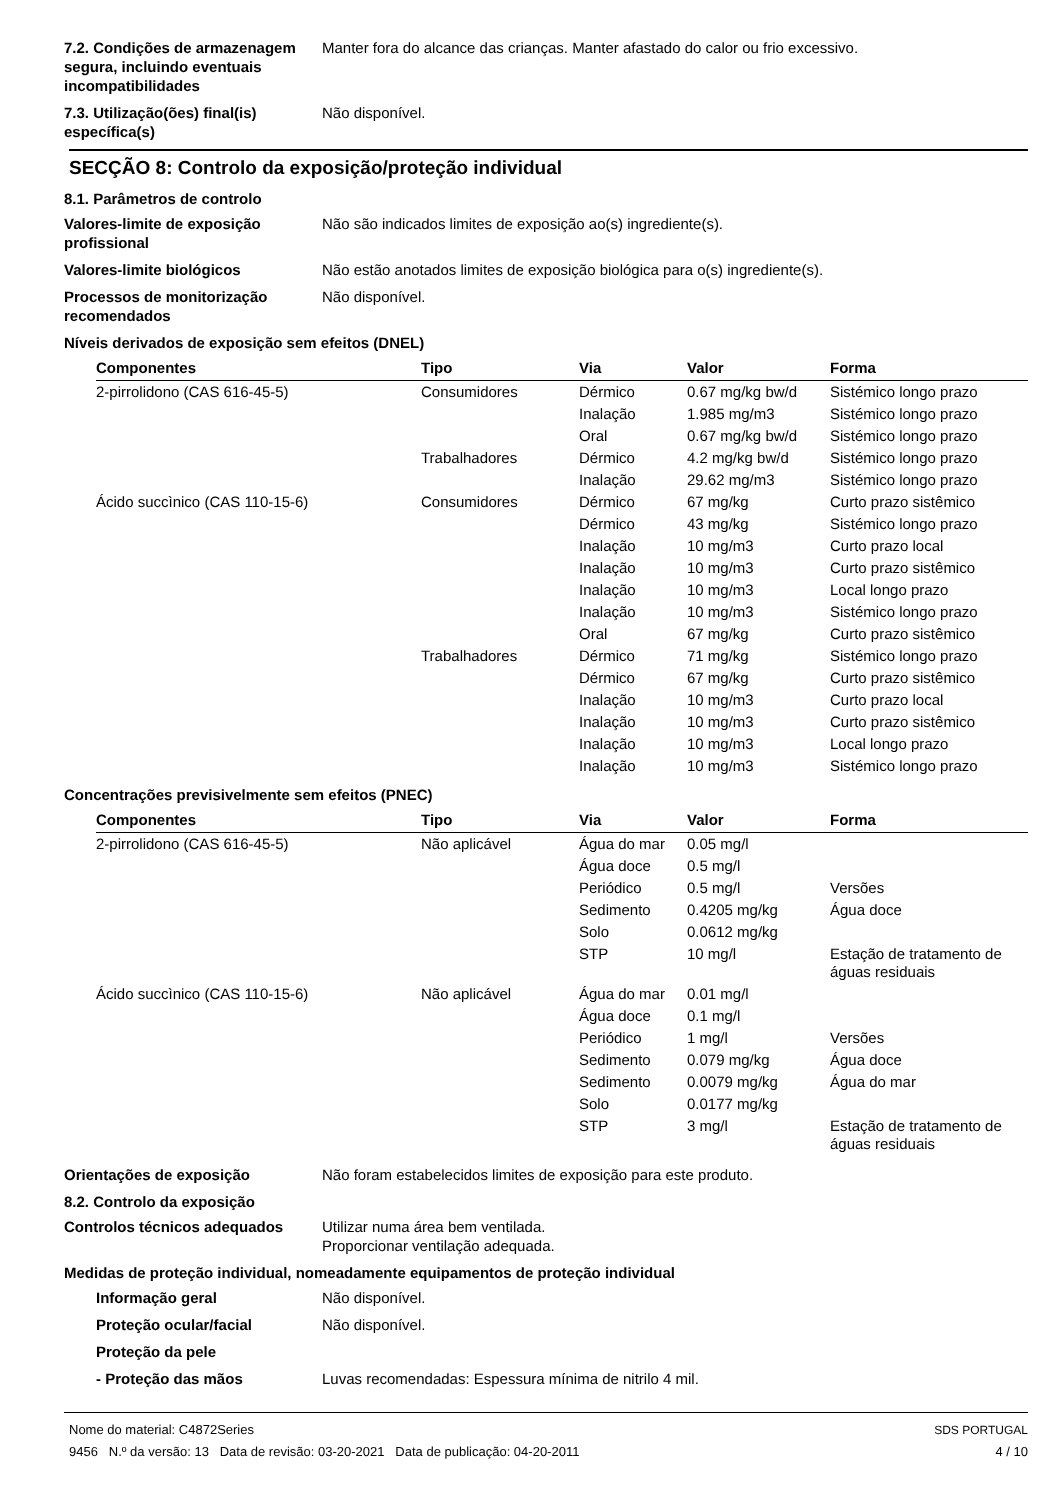7.2. Condições de armazenagem segura, incluindo eventuais incompatibilidades
Manter fora do alcance das crianças. Manter afastado do calor ou frio excessivo.
7.3. Utilização(ões) final(is) específica(s)
Não disponível.
SECÇÃO 8: Controlo da exposição/proteção individual
8.1. Parâmetros de controlo
Valores-limite de exposição profissional
Não são indicados limites de exposição ao(s) ingrediente(s).
Valores-limite biológicos Não estão anotados limites de exposição biológica para o(s) ingrediente(s).
Processos de monitorização recomendados
Não disponível.
Níveis derivados de exposição sem efeitos (DNEL)
| Componentes | Tipo | Via | Valor | Forma |
| --- | --- | --- | --- | --- |
| 2-pirrolidono (CAS 616-45-5) | Consumidores | Dérmico | 0.67 mg/kg bw/d | Sistémico longo prazo |
| | | Inalação | 1.985 mg/m3 | Sistémico longo prazo |
| | | Oral | 0.67 mg/kg bw/d | Sistémico longo prazo |
| | Trabalhadores | Dérmico | 4.2 mg/kg bw/d | Sistémico longo prazo |
| | | Inalação | 29.62 mg/m3 | Sistémico longo prazo |
| Ácido succìnico (CAS 110-15-6) | Consumidores | Dérmico | 67 mg/kg | Curto prazo sistêmico |
| | | Dérmico | 43 mg/kg | Sistémico longo prazo |
| | | Inalação | 10 mg/m3 | Curto prazo local |
| | | Inalação | 10 mg/m3 | Curto prazo sistêmico |
| | | Inalação | 10 mg/m3 | Local longo prazo |
| | | Inalação | 10 mg/m3 | Sistémico longo prazo |
| | | Oral | 67 mg/kg | Curto prazo sistêmico |
| | Trabalhadores | Dérmico | 71 mg/kg | Sistémico longo prazo |
| | | Dérmico | 67 mg/kg | Curto prazo sistêmico |
| | | Inalação | 10 mg/m3 | Curto prazo local |
| | | Inalação | 10 mg/m3 | Curto prazo sistêmico |
| | | Inalação | 10 mg/m3 | Local longo prazo |
| | | Inalação | 10 mg/m3 | Sistémico longo prazo |
Concentrações previsivelmente sem efeitos (PNEC)
| Componentes | Tipo | Via | Valor | Forma |
| --- | --- | --- | --- | --- |
| 2-pirrolidono (CAS 616-45-5) | Não aplicável | Água do mar | 0.05 mg/l | |
| | | Água doce | 0.5 mg/l | |
| | | Periódico | 0.5 mg/l | Versões |
| | | Sedimento | 0.4205 mg/kg | Água doce |
| | | Solo | 0.0612 mg/kg | |
| | | STP | 10 mg/l | Estação de tratamento de águas residuais |
| Ácido succìnico (CAS 110-15-6) | Não aplicável | Água do mar | 0.01 mg/l | |
| | | Água doce | 0.1 mg/l | |
| | | Periódico | 1 mg/l | Versões |
| | | Sedimento | 0.079 mg/kg | Água doce |
| | | Sedimento | 0.0079 mg/kg | Água do mar |
| | | Solo | 0.0177 mg/kg | |
| | | STP | 3 mg/l | Estação de tratamento de águas residuais |
Orientações de exposição Não foram estabelecidos limites de exposição para este produto.
8.2. Controlo da exposição
Controlos técnicos adequados Utilizar numa área bem ventilada.
Proporcionar ventilação adequada.
Medidas de proteção individual, nomeadamente equipamentos de proteção individual
Informação geral Não disponível.
Proteção ocular/facial Não disponível.
Proteção da pele
- Proteção das mãos Luvas recomendadas: Espessura mínima de nitrilo 4 mil.
Nome do material: C4872Series
9456 N.º da versão: 13 Data de revisão: 03-20-2021 Data de publicação: 04-20-2011
SDS PORTUGAL
4 / 10